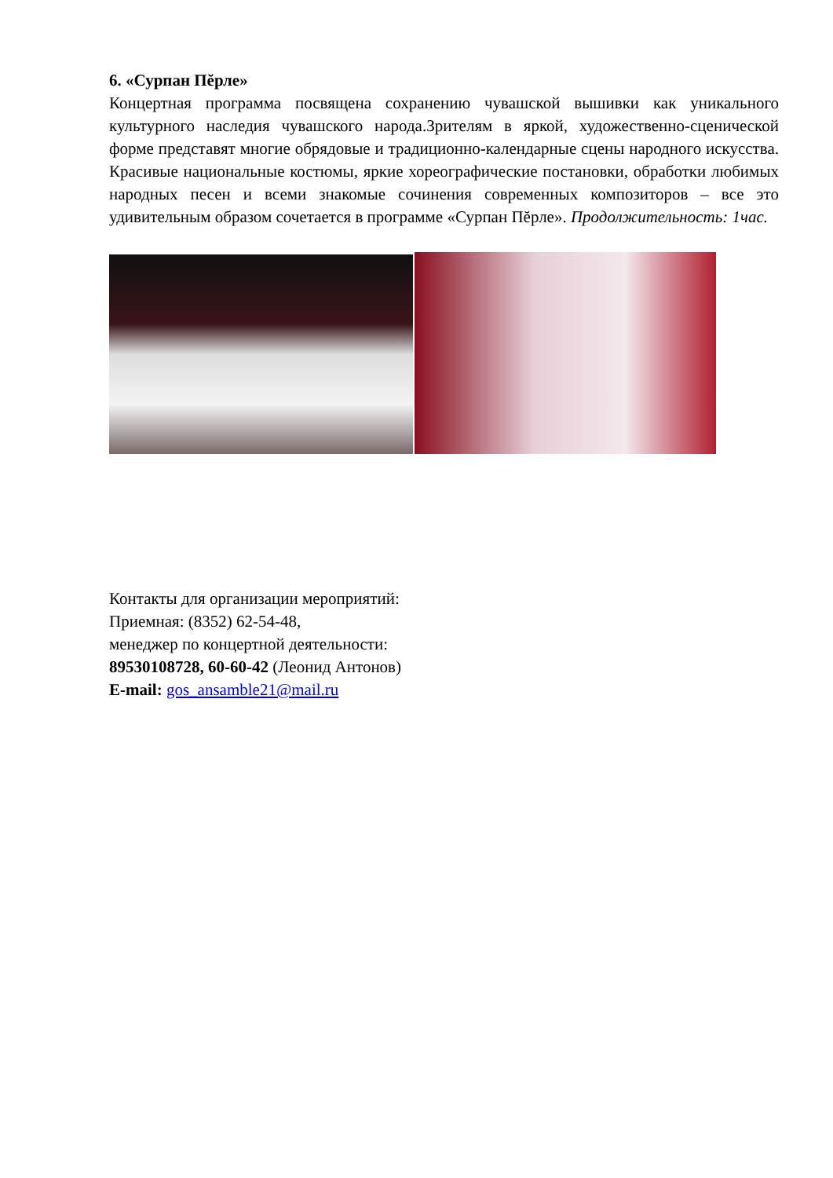6. «Сурпан Пĕрле»
Концертная программа посвящена сохранению чувашской вышивки как уникального культурного наследия чувашского народа.Зрителям в яркой, художественно-сценической форме представят многие обрядовые и традиционно-календарные сцены народного искусства. Красивые национальные костюмы, яркие хореографические постановки, обработки любимых народных песен и всеми знакомые сочинения современных композиторов – все это удивительным образом сочетается в программе «Сурпан Пĕрле». Продолжительность: 1час.
Контакты для организации мероприятий:
Приемная: (8352) 62-54-48,
менеджер по концертной деятельности:
89530108728, 60-60-42 (Леонид Антонов)
E-mail: gos_ansamble21@mail.ru